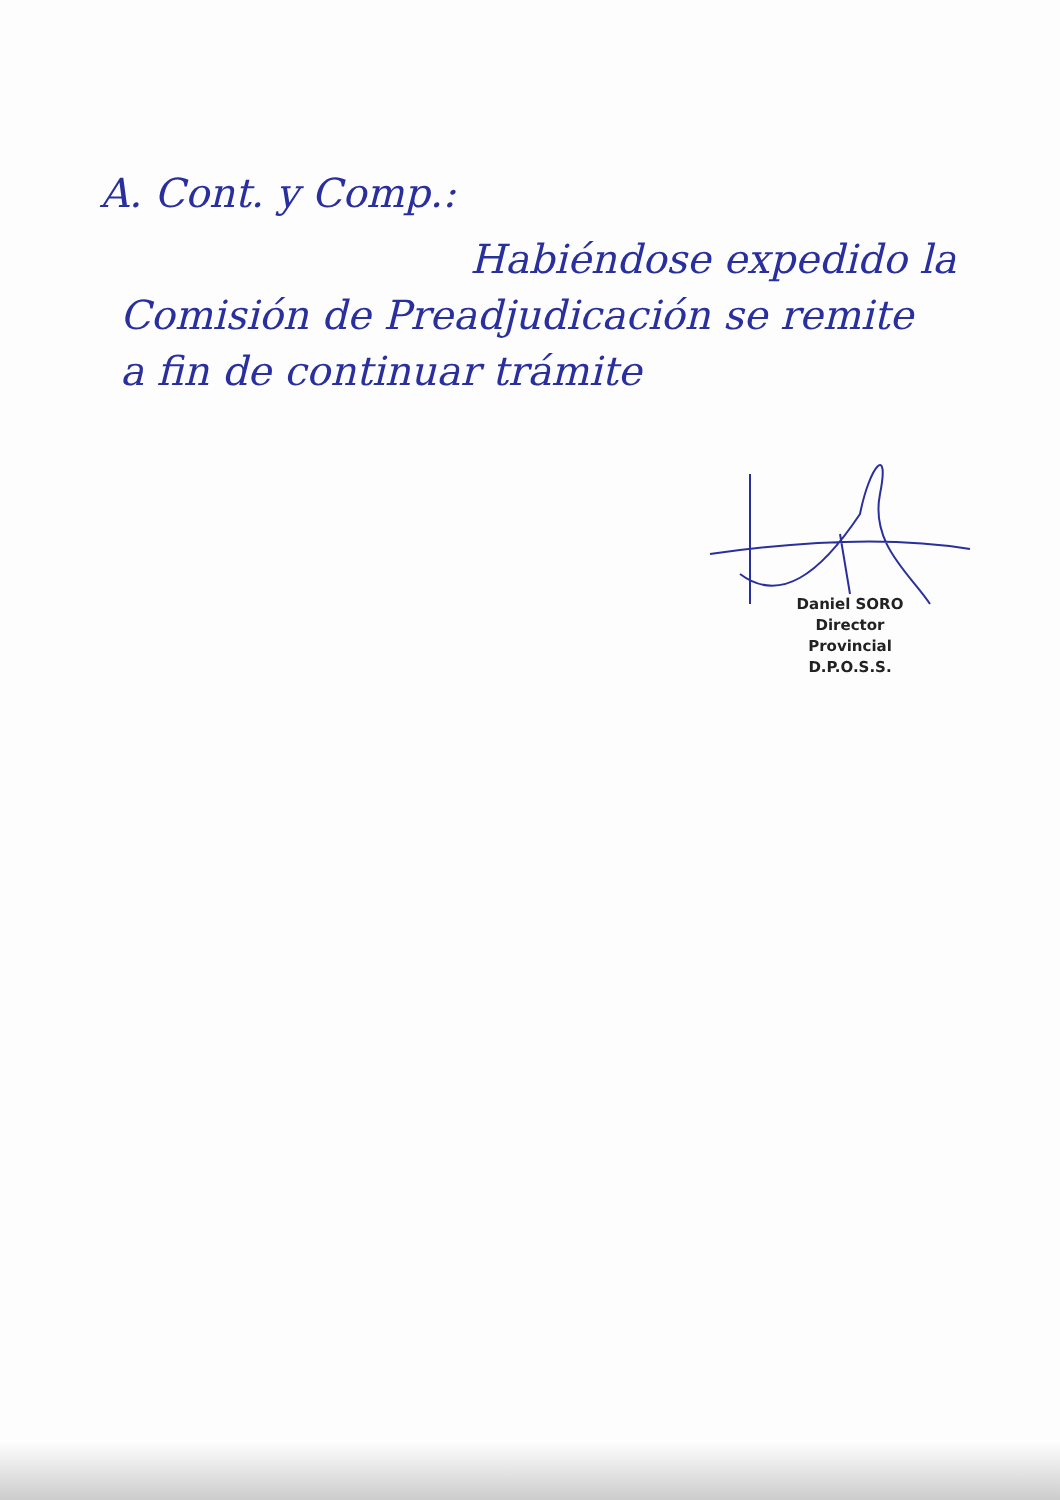A. Cont. y Comp.:
Habiéndose expedido la
Comisión de Preadjudicación se remite
a fin de continuar trámite
Daniel SORO
Director Provincial
D.P.O.S.S.